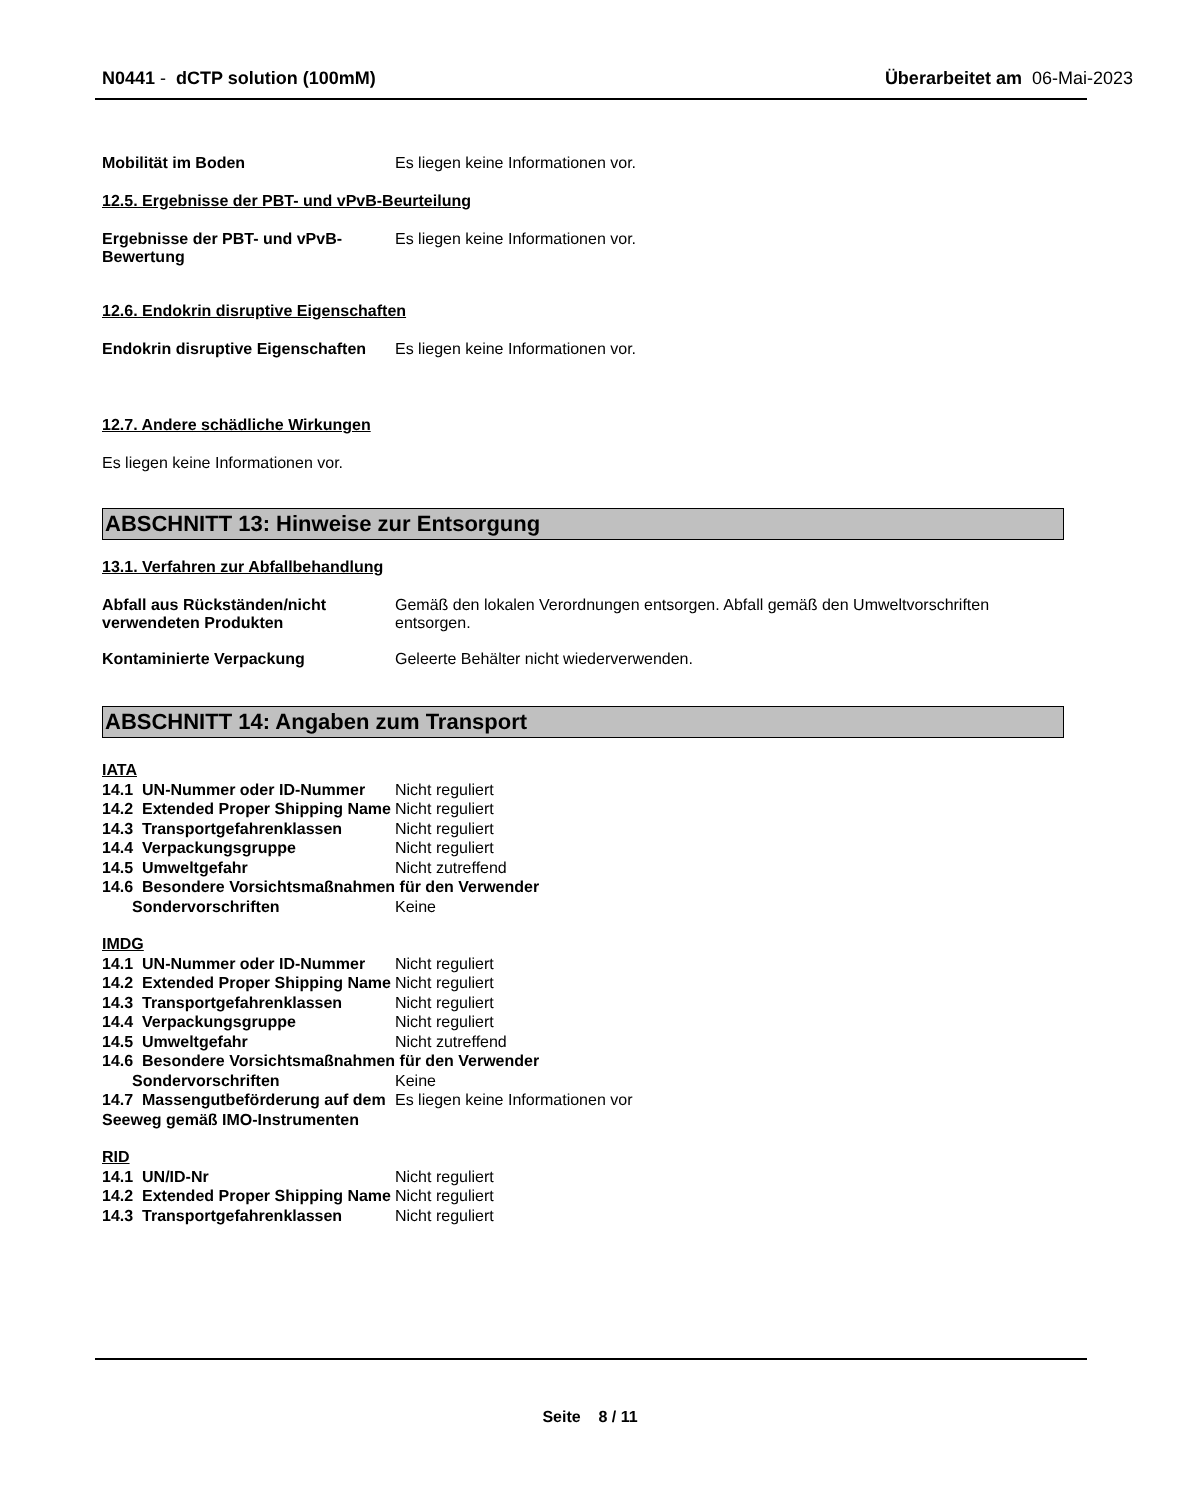N0441 - dCTP solution (100mM) Überarbeitet am 06-Mai-2023
Mobilität im Boden Es liegen keine Informationen vor.
12.5. Ergebnisse der PBT- und vPvB-Beurteilung
Ergebnisse der PBT- und vPvB-Bewertung
Es liegen keine Informationen vor.
12.6. Endokrin disruptive Eigenschaften
Endokrin disruptive Eigenschaften
Es liegen keine Informationen vor.
12.7. Andere schädliche Wirkungen
Es liegen keine Informationen vor.
ABSCHNITT 13: Hinweise zur Entsorgung
13.1. Verfahren zur Abfallbehandlung
Abfall aus Rückständen/nicht verwendeten Produkten
Gemäß den lokalen Verordnungen entsorgen. Abfall gemäß den Umweltvorschriften entsorgen.
Kontaminierte Verpackung Geleerte Behälter nicht wiederverwenden.
ABSCHNITT 14: Angaben zum Transport
IATA
14.1 UN-Nummer oder ID-Nummer Nicht reguliert
14.2 Extended Proper Shipping Name
Nicht reguliert
14.3 Transportgefahrenklassen Nicht reguliert
14.4 Verpackungsgruppe Nicht reguliert
14.5 Umweltgefahr Nicht zutreffend
14.6 Besondere Vorsichtsmaßnahmen für den Verwender
Sondervorschriften Keine
IMDG
14.1 UN-Nummer oder ID-Nummer Nicht reguliert
14.2 Extended Proper Shipping Name
Nicht reguliert
14.3 Transportgefahrenklassen Nicht reguliert
14.4 Verpackungsgruppe Nicht reguliert
14.5 Umweltgefahr Nicht zutreffend
14.6 Besondere Vorsichtsmaßnahmen für den Verwender
Sondervorschriften Keine
14.7 Massengutbeförderung auf dem Seeweg gemäß IMO-Instrumenten
Es liegen keine Informationen vor
RID
14.1 UN/ID-Nr Nicht reguliert
14.2 Extended Proper Shipping Name
Nicht reguliert
14.3 Transportgefahrenklassen Nicht reguliert
Seite 8 / 11